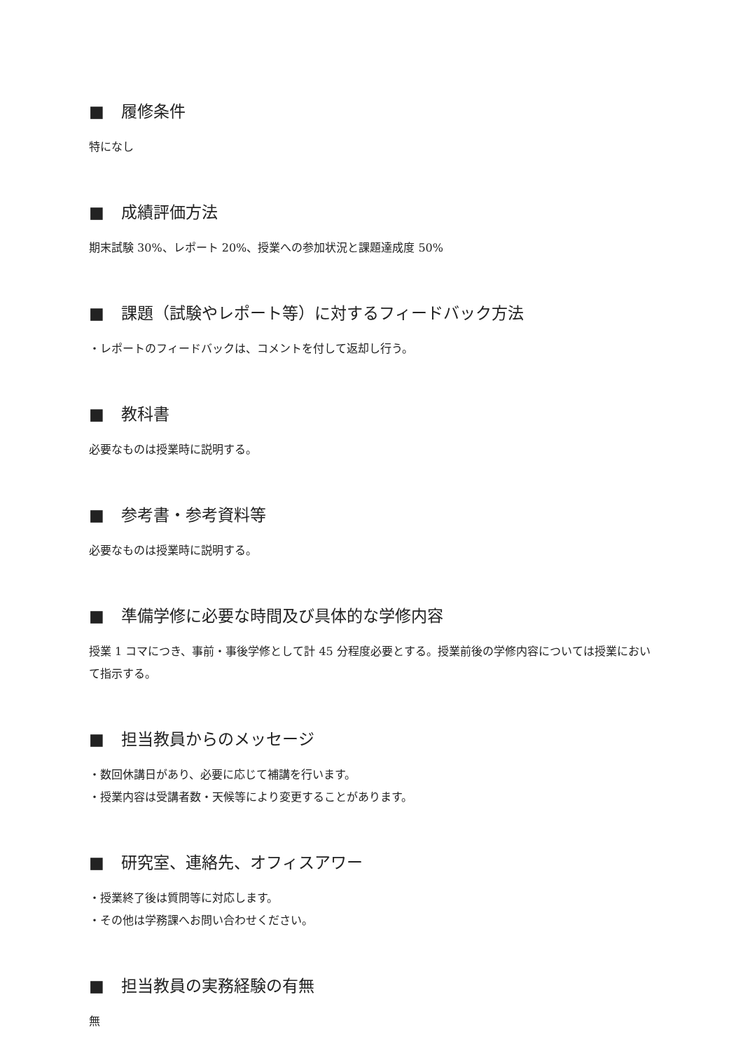■ 履修条件
特になし
■ 成績評価方法
期末試験 30%、レポート 20%、授業への参加状況と課題達成度 50%
■ 課題（試験やレポート等）に対するフィードバック方法
・レポートのフィードバックは、コメントを付して返却し行う。
■ 教科書
必要なものは授業時に説明する。
■ 参考書・参考資料等
必要なものは授業時に説明する。
■ 準備学修に必要な時間及び具体的な学修内容
授業 1 コマにつき、事前・事後学修として計 45 分程度必要とする。授業前後の学修内容については授業において指示する。
■ 担当教員からのメッセージ
・数回休講日があり、必要に応じて補講を行います。
・授業内容は受講者数・天候等により変更することがあります。
■ 研究室、連絡先、オフィスアワー
・授業終了後は質問等に対応します。
・その他は学務課へお問い合わせください。
■ 担当教員の実務経験の有無
無